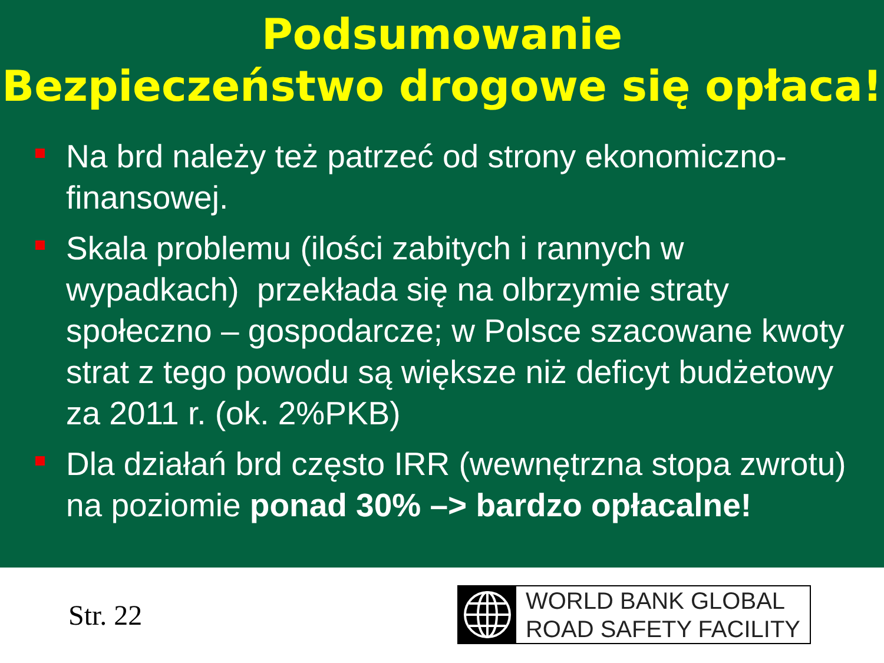Podsumowanie
Bezpieczeństwo drogowe się opłaca!
Na brd należy też patrzeć od strony ekonomiczno-finansowej.
Skala problemu (ilości zabitych i rannych w wypadkach) przekłada się na olbrzymie straty społeczno – gospodarcze; w Polsce szacowane kwoty strat z tego powodu są większe niż deficyt budżetowy za 2011 r. (ok. 2%PKB)
Dla działań brd często IRR (wewnętrzna stopa zwrotu) na poziomie ponad 30% –> bardzo opłacalne!
Str. 22
WORLD BANK GLOBAL
ROAD SAFETY FACILITY